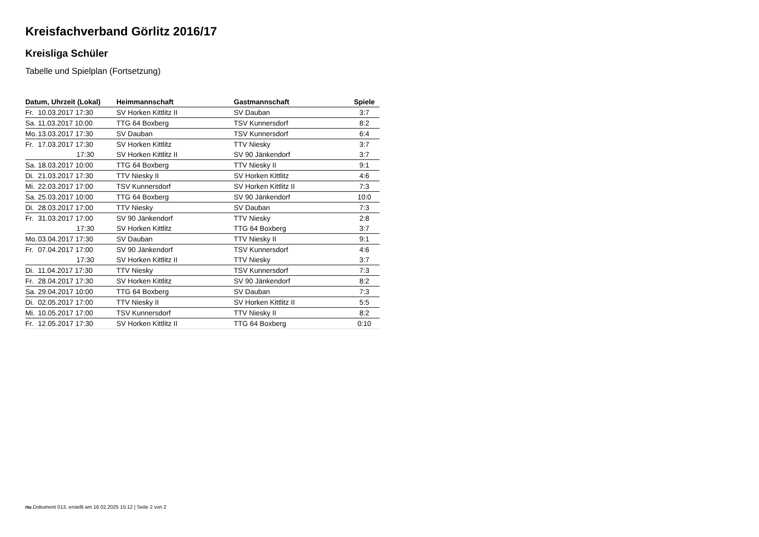Kreisfachverband Görlitz 2016/17
Kreisliga Schüler
Tabelle und Spielplan (Fortsetzung)
| Datum, Uhrzeit (Lokal) | Heimmannschaft | Gastmannschaft | Spiele |
| --- | --- | --- | --- |
| Fr. 10.03.2017 17:30 | SV Horken Kittlitz II | SV Dauban | 3:7 |
| Sa. 11.03.2017 10:00 | TTG 64 Boxberg | TSV Kunnersdorf | 8:2 |
| Mo. 13.03.2017 17:30 | SV Dauban | TSV Kunnersdorf | 6:4 |
| Fr. 17.03.2017 17:30 | SV Horken Kittlitz | TTV Niesky | 3:7 |
| 17:30 | SV Horken Kittlitz II | SV 90 Jänkendorf | 3:7 |
| Sa. 18.03.2017 10:00 | TTG 64 Boxberg | TTV Niesky II | 9:1 |
| Di. 21.03.2017 17:30 | TTV Niesky II | SV Horken Kittlitz | 4:6 |
| Mi. 22.03.2017 17:00 | TSV Kunnersdorf | SV Horken Kittlitz II | 7:3 |
| Sa. 25.03.2017 10:00 | TTG 64 Boxberg | SV 90 Jänkendorf | 10:0 |
| Di. 28.03.2017 17:00 | TTV Niesky | SV Dauban | 7:3 |
| Fr. 31.03.2017 17:00 | SV 90 Jänkendorf | TTV Niesky | 2:8 |
| 17:30 | SV Horken Kittlitz | TTG 64 Boxberg | 3:7 |
| Mo. 03.04.2017 17:30 | SV Dauban | TTV Niesky II | 9:1 |
| Fr. 07.04.2017 17:00 | SV 90 Jänkendorf | TSV Kunnersdorf | 4:6 |
| 17:30 | SV Horken Kittlitz II | TTV Niesky | 3:7 |
| Di. 11.04.2017 17:30 | TTV Niesky | TSV Kunnersdorf | 7:3 |
| Fr. 28.04.2017 17:30 | SV Horken Kittlitz | SV 90 Jänkendorf | 8:2 |
| Sa. 29.04.2017 10:00 | TTG 64 Boxberg | SV Dauban | 7:3 |
| Di. 02.05.2017 17:00 | TTV Niesky II | SV Horken Kittlitz II | 5:5 |
| Mi. 10.05.2017 17:00 | TSV Kunnersdorf | TTV Niesky II | 8:2 |
| Fr. 12.05.2017 17:30 | SV Horken Kittlitz II | TTG 64 Boxberg | 0:10 |
nu.Dokument 013, erstellt am 16.02.2025 15:12 | Seite 2 von 2